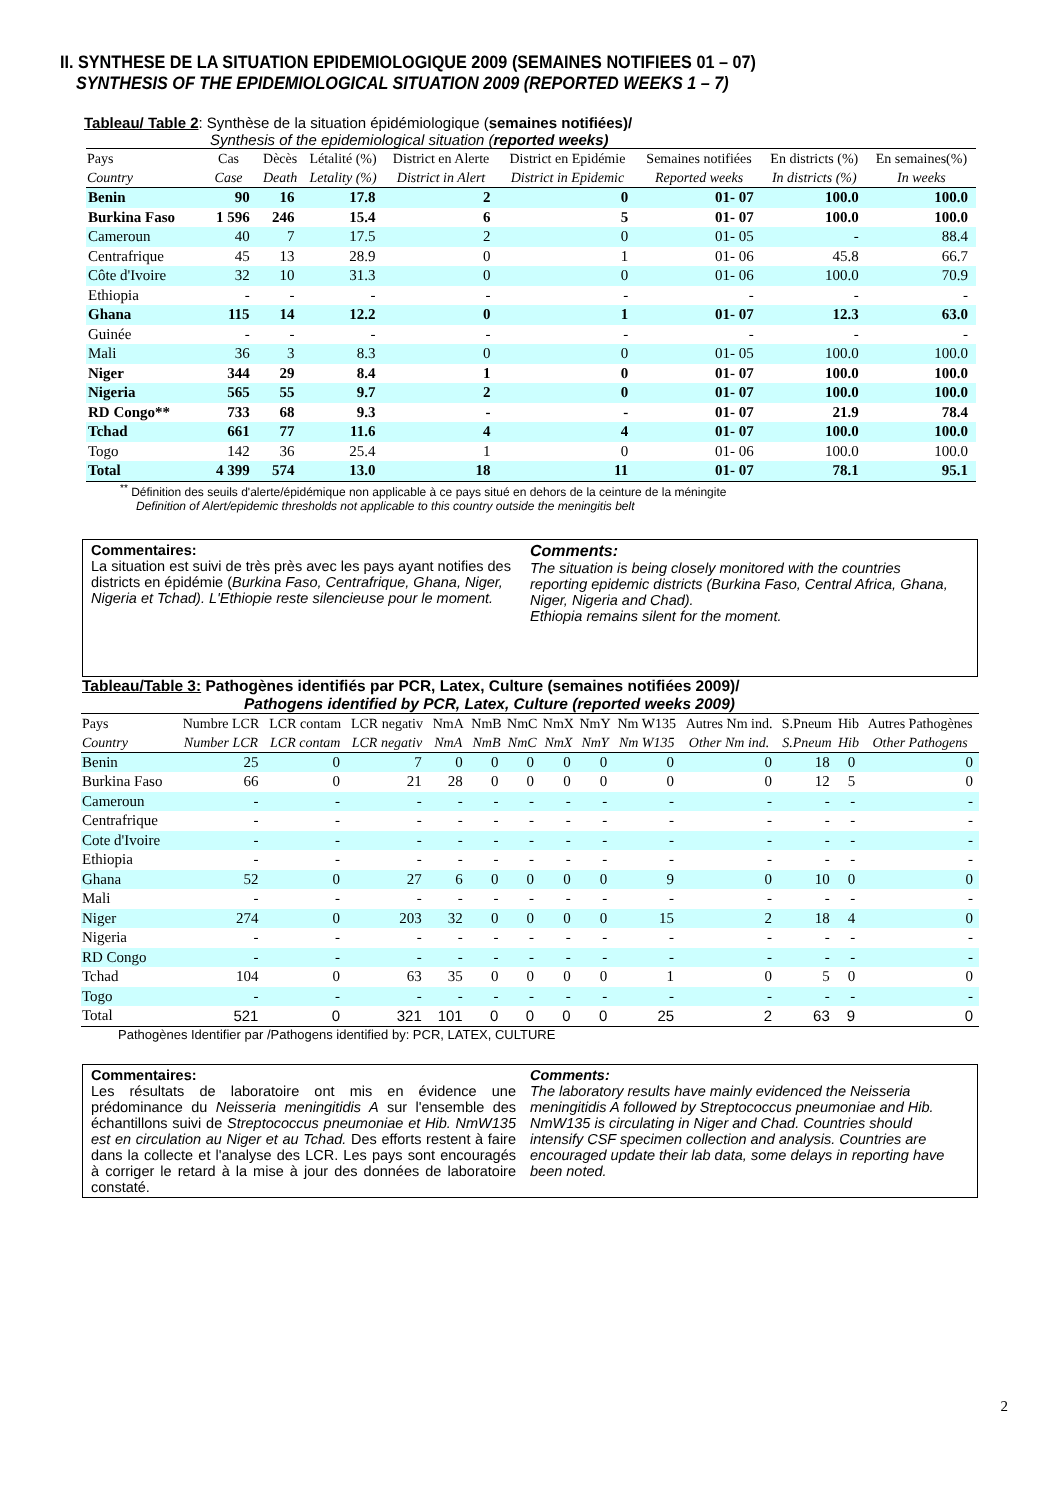II. SYNTHESE DE LA SITUATION EPIDEMIOLOGIQUE 2009 (SEMAINES NOTIFIEES 01 – 07)
SYNTHESIS OF THE EPIDEMIOLOGICAL SITUATION 2009 (REPORTED WEEKS 1 – 7)
Tableau/ Table 2: Synthèse de la situation épidémiologique (semaines notifiées)/
Synthesis of the epidemiological situation (reported weeks)
| Pays | Cas | Dècès | Létalité (%) | District en Alerte | District en Epidémie | Semaines notifiées | En districts (%) | En semaines(%) |
| --- | --- | --- | --- | --- | --- | --- | --- | --- |
| Country | Case | Death | Letality (%) | District in Alert | District in Epidemic | Reported weeks | In districts (%) | In weeks |
| Benin | 90 | 16 | 17.8 | 2 | 0 | 01- 07 | 100.0 | 100.0 |
| Burkina Faso | 1 596 | 246 | 15.4 | 6 | 5 | 01- 07 | 100.0 | 100.0 |
| Cameroun | 40 | 7 | 17.5 | 2 | 0 | 01- 05 | - | 88.4 |
| Centrafrique | 45 | 13 | 28.9 | 0 | 1 | 01- 06 | 45.8 | 66.7 |
| Côte d'Ivoire | 32 | 10 | 31.3 | 0 | 0 | 01- 06 | 100.0 | 70.9 |
| Ethiopia | - | - | - | - | - | - | - | - |
| Ghana | 115 | 14 | 12.2 | 0 | 1 | 01- 07 | 12.3 | 63.0 |
| Guinée | - | - | - | - | - | - | - | - |
| Mali | 36 | 3 | 8.3 | 0 | 0 | 01- 05 | 100.0 | 100.0 |
| Niger | 344 | 29 | 8.4 | 1 | 0 | 01- 07 | 100.0 | 100.0 |
| Nigeria | 565 | 55 | 9.7 | 2 | 0 | 01- 07 | 100.0 | 100.0 |
| RD Congo** | 733 | 68 | 9.3 | - | - | 01- 07 | 21.9 | 78.4 |
| Tchad | 661 | 77 | 11.6 | 4 | 4 | 01- 07 | 100.0 | 100.0 |
| Togo | 142 | 36 | 25.4 | 1 | 0 | 01- 06 | 100.0 | 100.0 |
| Total | 4 399 | 574 | 13.0 | 18 | 11 | 01- 07 | 78.1 | 95.1 |
<sup>**</sup> Définition des seuils d'alerte/épidémique non applicable à ce pays situé en dehors de la ceinture de la méningite
Definition of Alert/epidemic thresholds not applicable to this country outside the meningitis belt
Commentaires:
La situation est suivi de très près avec les pays ayant notifies des districts en épidémie (Burkina Faso, Centrafrique, Ghana, Niger, Nigeria et Tchad). L'Ethiopie reste silencieuse pour le moment.
Comments:
The situation is being closely monitored with the countries reporting epidemic districts (Burkina Faso, Central Africa, Ghana, Niger, Nigeria and Chad).
Ethiopia remains silent for the moment.
Tableau/Table 3: Pathogènes identifiés par PCR, Latex, Culture (semaines notifiées 2009)/
Pathogens identified by PCR, Latex, Culture (reported weeks 2009)
| Pays | Numbre LCR | LCR contam | LCR negativ | NmA | NmB | NmC | NmX | NmY | Nm W135 | Autres Nm ind. | S.Pneum | Hib | Autres Pathogènes |
| --- | --- | --- | --- | --- | --- | --- | --- | --- | --- | --- | --- | --- | --- |
| Country | Number LCR | LCR contam | LCR negativ | NmA | NmB | NmC | NmX | NmY | Nm W135 | Other Nm ind. | S.Pneum | Hib | Other Pathogens |
| Benin | 25 | 0 | 7 | 0 | 0 | 0 | 0 | 0 | 0 | 0 | 18 | 0 | 0 |
| Burkina Faso | 66 | 0 | 21 | 28 | 0 | 0 | 0 | 0 | 0 | 0 | 12 | 5 | 0 |
| Cameroun | - | - | - | - | - | - | - | - | - | - | - | - | - |
| Centrafrique | - | - | - | - | - | - | - | - | - | - | - | - | - |
| Cote d'Ivoire | - | - | - | - | - | - | - | - | - | - | - | - | - |
| Ethiopia | - | - | - | - | - | - | - | - | - | - | - | - | - |
| Ghana | 52 | 0 | 27 | 6 | 0 | 0 | 0 | 0 | 9 | 0 | 10 | 0 | 0 |
| Mali | - | - | - | - | - | - | - | - | - | - | - | - | - |
| Niger | 274 | 0 | 203 | 32 | 0 | 0 | 0 | 0 | 15 | 2 | 18 | 4 | 0 |
| Nigeria | - | - | - | - | - | - | - | - | - | - | - | - | - |
| RD Congo | - | - | - | - | - | - | - | - | - | - | - | - | - |
| Tchad | 104 | 0 | 63 | 35 | 0 | 0 | 0 | 0 | 1 | 0 | 5 | 0 | 0 |
| Togo | - | - | - | - | - | - | - | - | - | - | - | - | - |
| Total | 521 | 0 | 321 | 101 | 0 | 0 | 0 | 0 | 25 | 2 | 63 | 9 | 0 |
Pathogènes Identifier par /Pathogens identified by: PCR, LATEX, CULTURE
Commentaires:
Les résultats de laboratoire ont mis en évidence une prédominance du Neisseria meningitidis A sur l'ensemble des échantillons suivi de Streptococcus pneumoniae et Hib. NmW135 est en circulation au Niger et au Tchad. Des efforts restent à faire dans la collecte et l'analyse des LCR. Les pays sont encouragés à corriger le retard à la mise à jour des données de laboratoire constaté.
Comments:
The laboratory results have mainly evidenced the Neisseria meningitidis A followed by Streptococcus pneumoniae and Hib. NmW135 is circulating in Niger and Chad. Countries should intensify CSF specimen collection and analysis. Countries are encouraged update their lab data, some delays in reporting have been noted.
2